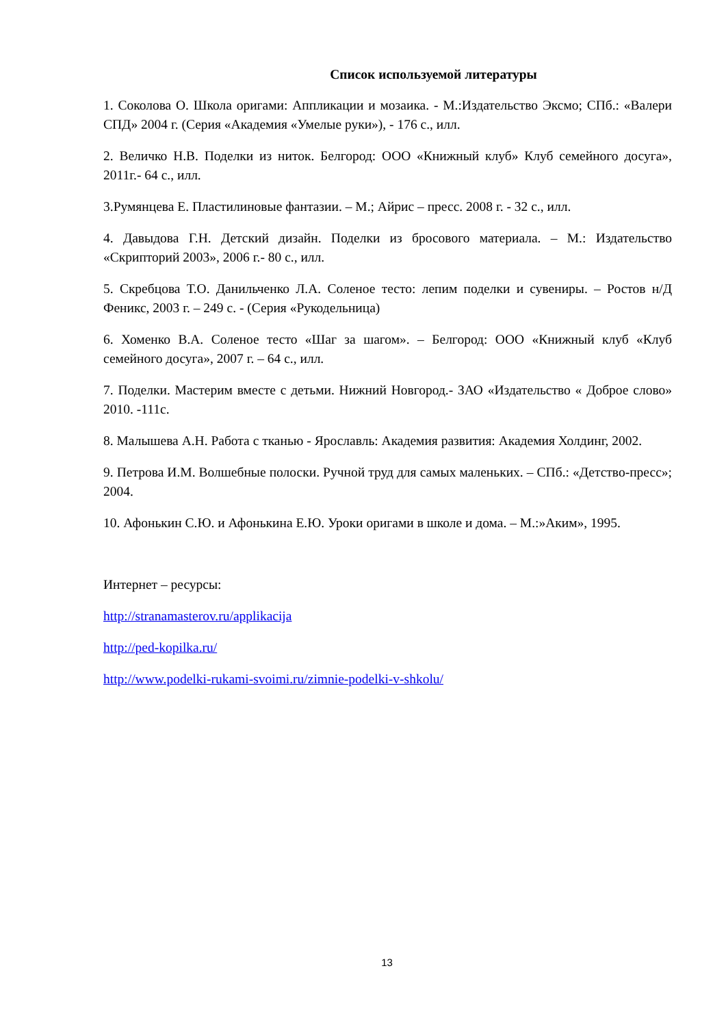Список используемой литературы
1. Соколова О. Школа оригами: Аппликации и мозаика. - М.:Издательство Эксмо; СПб.: «Валери СПД» 2004 г. (Серия «Академия «Умелые руки»), - 176 с., илл.
2. Величко Н.В. Поделки из ниток. Белгород: ООО «Книжный клуб» Клуб семейного досуга», 2011г.- 64 с., илл.
3.Румянцева Е. Пластилиновые фантазии. – М.; Айрис – пресс. 2008 г. - 32 с., илл.
4. Давыдова Г.Н. Детский дизайн. Поделки из бросового материала. – М.: Издательство «Скрипторий 2003», 2006 г.- 80 с., илл.
5. Скребцова Т.О. Данильченко Л.А. Соленое тесто: лепим поделки и сувениры. – Ростов н/Д Феникс, 2003 г. – 249 с. - (Серия «Рукодельница)
6. Хоменко В.А. Соленое тесто «Шаг за шагом». – Белгород: ООО «Книжный клуб «Клуб семейного досуга», 2007 г. – 64 с., илл.
7. Поделки. Мастерим вместе с детьми. Нижний Новгород.- ЗАО «Издательство « Доброе слово» 2010. -111с.
8. Малышева А.Н. Работа с тканью - Ярославль: Академия развития: Академия Холдинг, 2002.
9. Петрова И.М. Волшебные полоски. Ручной труд для самых маленьких. – СПб.: «Детство-пресс»; 2004.
10. Афонькин С.Ю. и Афонькина Е.Ю. Уроки оригами в школе и дома. – М.:»Аким», 1995.
Интернет – ресурсы:
http://stranamasterov.ru/applikacija
http://ped-kopilka.ru/
http://www.podelki-rukami-svoimi.ru/zimnie-podelki-v-shkolu/
13